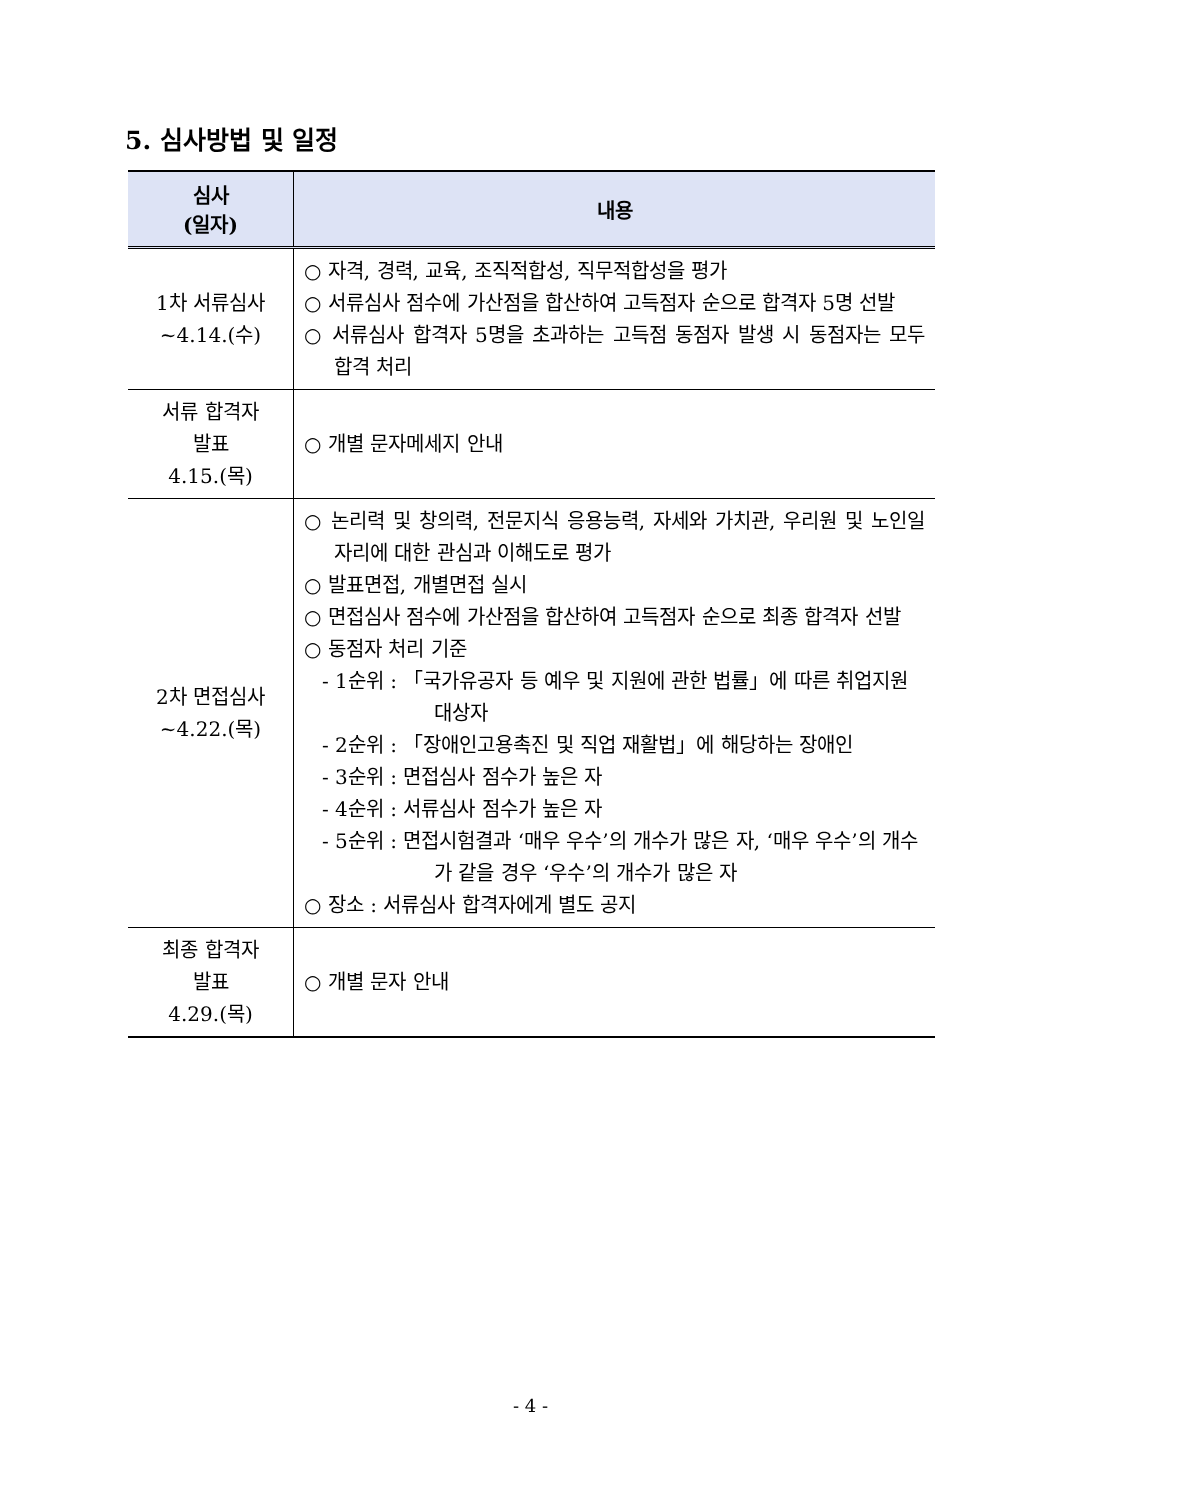5. 심사방법 및 일정
| 심사 (일자) | 내용 |
| --- | --- |
| 1차 서류심사 ~4.14.(수) | ○ 자격, 경력, 교육, 조직적합성, 직무적합성을 평가 ○ 서류심사 점수에 가산점을 합산하여 고득점자 순으로 합격자 5명 선발 ○ 서류심사 합격자 5명을 초과하는 고득점 동점자 발생 시 동점자는 모두 합격 처리 |
| 서류 합격자 발표 4.15.(목) | ○ 개별 문자메세지 안내 |
| 2차 면접심사 ~4.22.(목) | ○ 논리력 및 창의력, 전문지식 응용능력, 자세와 가치관, 우리원 및 노인일자리에 대한 관심과 이해도로 평가 ○ 발표면접, 개별면접 실시 ○ 면접심사 점수에 가산점을 합산하여 고득점자 순으로 최종 합격자 선발 ○ 동점자 처리 기준 - 1순위 : 「국가유공자 등 예우 및 지원에 관한 법률」에 따른 취업지원 대상자 - 2순위 : 「장애인고용촉진 및 직업 재활법」에 해당하는 장애인 - 3순위 : 면접심사 점수가 높은 자 - 4순위 : 서류심사 점수가 높은 자 - 5순위 : 면접시험결과 ‘매우 우수’의 개수가 많은 자, ‘매우 우수’의 개수가 같을 경우 ‘우수’의 개수가 많은 자 ○ 장소 : 서류심사 합격자에게 별도 공지 |
| 최종 합격자 발표 4.29.(목) | ○ 개별 문자 안내 |
- 4 -